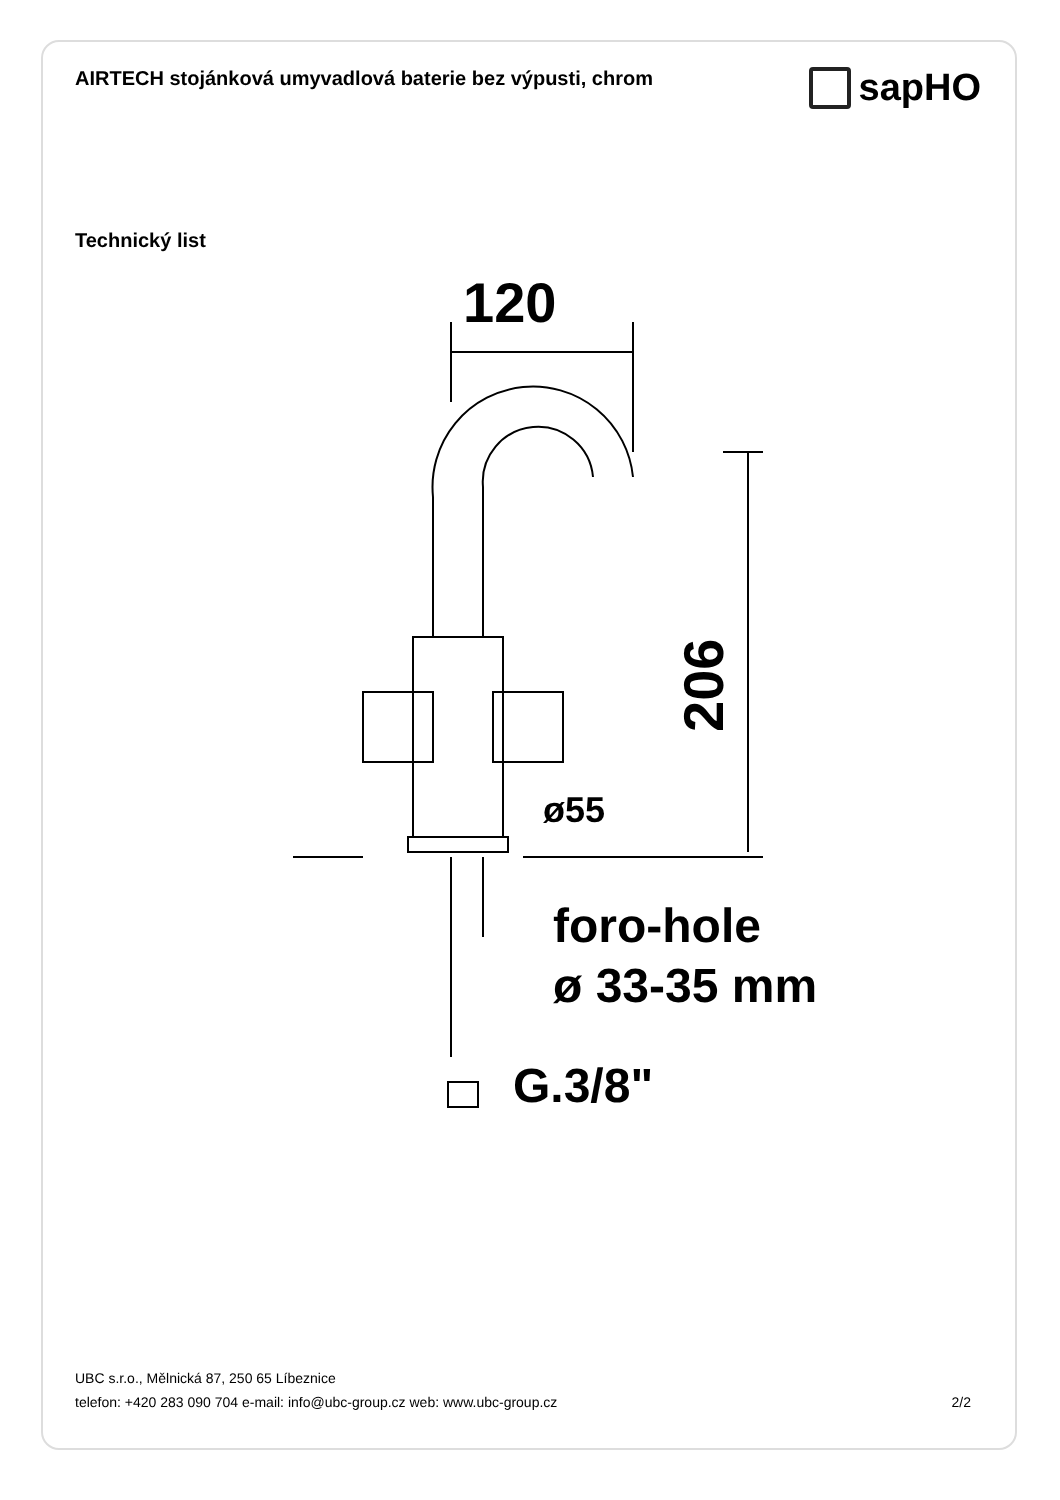AIRTECH stojánková umyvadlová baterie bez výpusti, chrom
sapHO
Technický list
120
ø55
206
foro-hole
ø 33-35 mm
G.3/8"
UBC s.r.o., Mělnická 87, 250 65 Líbeznice
telefon: +420 283 090 704 e-mail: info@ubc-group.cz web: www.ubc-group.cz
2/2